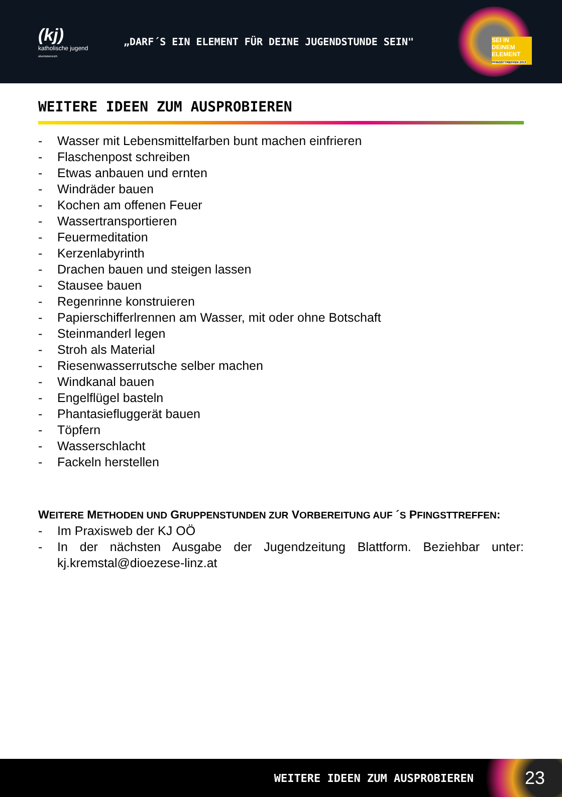(kj)
katholische jugend
oberösterreich
„DARF´S EIN ELEMENT FÜR DEINE JUGENDSTUNDE SEIN"
SEI IN DEINEM ELEMENT
PFINGSTTREFFEN 2013
WEITERE IDEEN ZUM AUSPROBIEREN
- Wasser mit Lebensmittelfarben bunt machen einfrieren
- Flaschenpost schreiben
- Etwas anbauen und ernten
- Windräder bauen
- Kochen am offenen Feuer
- Wassertransportieren
- Feuermeditation
- Kerzenlabyrinth
- Drachen bauen und steigen lassen
- Stausee bauen
- Regenrinne konstruieren
- Papierschifferlrennen am Wasser, mit oder ohne Botschaft
- Steinmanderl legen
- Stroh als Material
- Riesenwasserrutsche selber machen
- Windkanal bauen
- Engelflügel basteln
- Phantasiefluggerät bauen
- Töpfern
- Wasserschlacht
- Fackeln herstellen
WEITERE METHODEN UND GRUPPENSTUNDEN ZUR VORBEREITUNG AUF ´S PFINGSTTREFFEN:
- Im Praxisweb der KJ OÖ
- In der nächsten Ausgabe der Jugendzeitung Blattform. Beziehbar unter: kj.kremstal@dioezese-linz.at
WEITERE IDEEN ZUM AUSPROBIEREN
23